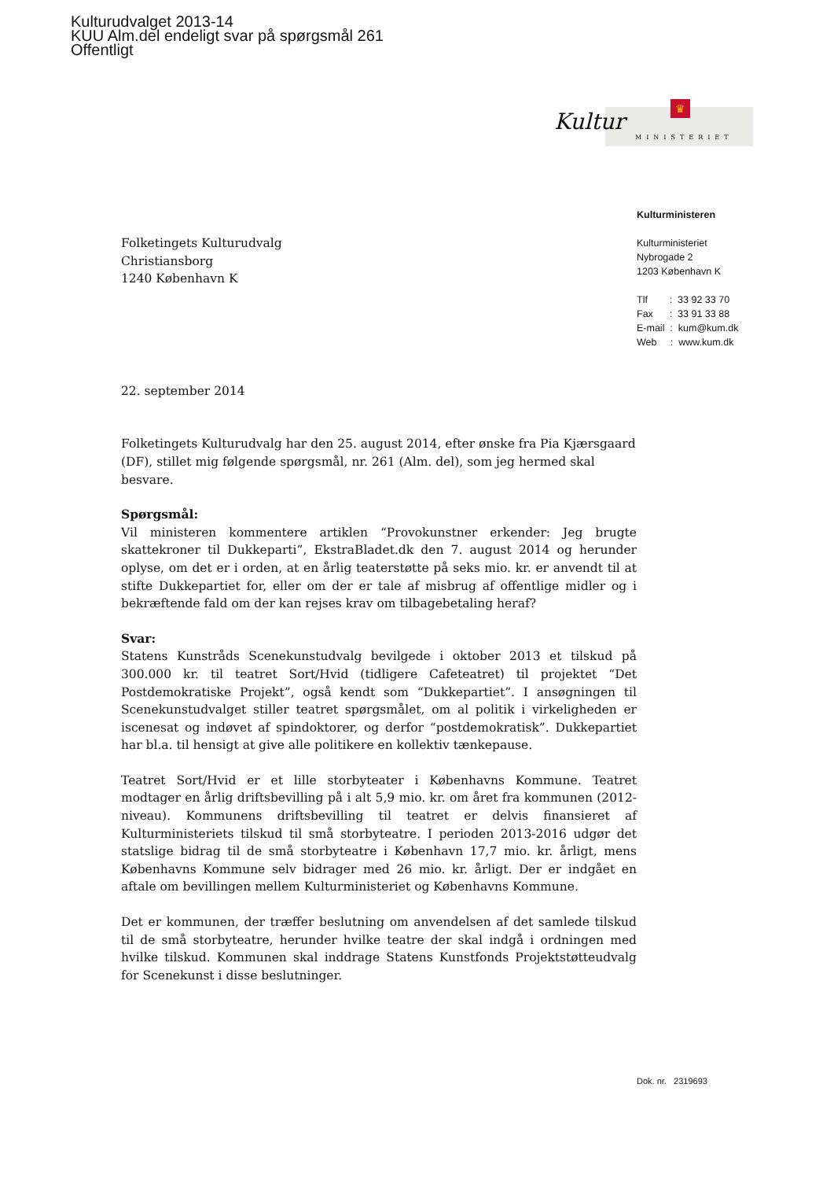Kulturudvalget 2013-14
KUU Alm.del endeligt svar på spørgsmål 261
Offentligt
♛
Kultur
MINISTERIET
Kulturministeren
Kulturministeriet
Nybrogade 2
1203 København K
Tlf : 33 92 33 70
Fax : 33 91 33 88
E-mail : kum@kum.dk
Web : www.kum.dk
Folketingets Kulturudvalg
Christiansborg
1240 København K
22. september 2014
Folketingets Kulturudvalg har den 25. august 2014, efter ønske fra Pia Kjærsgaard (DF), stillet mig følgende spørgsmål, nr. 261 (Alm. del), som jeg hermed skal besvare.
Spørgsmål:
Vil ministeren kommentere artiklen “Provokunstner erkender: Jeg brugte skattekroner til Dukkeparti”, EkstraBladet.dk den 7. august 2014 og herunder oplyse, om det er i orden, at en årlig teaterstøtte på seks mio. kr. er anvendt til at stifte Dukkepartiet for, eller om der er tale af misbrug af offentlige midler og i bekræftende fald om der kan rejses krav om tilbagebetaling heraf?
Svar:
Statens Kunstråds Scenekunstudvalg bevilgede i oktober 2013 et tilskud på 300.000 kr. til teatret Sort/Hvid (tidligere Cafeteatret) til projektet “Det Postdemokratiske Projekt”, også kendt som “Dukkepartiet”. I ansøgningen til Scenekunstudvalget stiller teatret spørgsmålet, om al politik i virkeligheden er iscenesat og indøvet af spindoktorer, og derfor “postdemokratisk”. Dukkepartiet har bl.a. til hensigt at give alle politikere en kollektiv tænkepause.
Teatret Sort/Hvid er et lille storbyteater i Københavns Kommune. Teatret modtager en årlig driftsbevilling på i alt 5,9 mio. kr. om året fra kommunen (2012-niveau). Kommunens driftsbevilling til teatret er delvis finansieret af Kulturministeriets tilskud til små storbyteatre. I perioden 2013-2016 udgør det statslige bidrag til de små storbyteatre i København 17,7 mio. kr. årligt, mens Københavns Kommune selv bidrager med 26 mio. kr. årligt. Der er indgået en aftale om bevillingen mellem Kulturministeriet og Københavns Kommune.
Det er kommunen, der træffer beslutning om anvendelsen af det samlede tilskud til de små storbyteatre, herunder hvilke teatre der skal indgå i ordningen med hvilke tilskud. Kommunen skal inddrage Statens Kunstfonds Projektstøtteudvalg for Scenekunst i disse beslutninger.
Dok. nr. 2319693